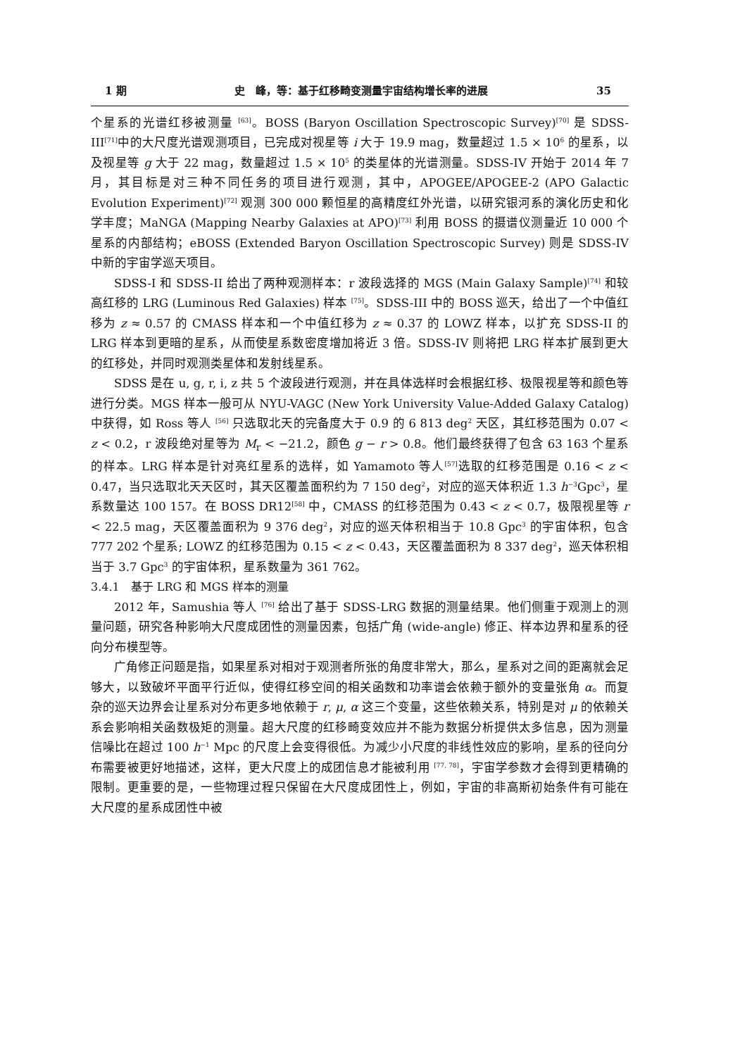1 期 史　峰，等：基于红移畸变测量宇宙结构增长率的进展 35
个星系的光谱红移被测量 <sup>[63]</sup>。BOSS (Baryon Oscillation Spectroscopic Survey)<sup>[70]</sup> 是 SDSS-III<sup>[71]</sup>中的大尺度光谱观测项目，已完成对视星等 i 大于 19.9 mag，数量超过 1.5 × 10<sup>6</sup> 的星系，以及视星等 g 大于 22 mag，数量超过 1.5 × 10<sup>5</sup> 的类星体的光谱测量。SDSS-IV 开始于 2014 年 7 月，其目标是对三种不同任务的项目进行观测，其中，APOGEE/APOGEE-2 (APO Galactic Evolution Experiment)<sup>[72]</sup> 观测 300 000 颗恒星的高精度红外光谱，以研究银河系的演化历史和化学丰度；MaNGA (Mapping Nearby Galaxies at APO)<sup>[73]</sup> 利用 BOSS 的摄谱仪测量近 10 000 个星系的内部结构；eBOSS (Extended Baryon Oscillation Spectroscopic Survey) 则是 SDSS-IV 中新的宇宙学巡天项目。
SDSS-I 和 SDSS-II 给出了两种观测样本：r 波段选择的 MGS (Main Galaxy Sample)<sup>[74]</sup> 和较高红移的 LRG (Luminous Red Galaxies) 样本 <sup>[75]</sup>。SDSS-III 中的 BOSS 巡天，给出了一个中值红移为 z ≈ 0.57 的 CMASS 样本和一个中值红移为 z ≈ 0.37 的 LOWZ 样本，以扩充 SDSS-II 的 LRG 样本到更暗的星系，从而使星系数密度增加将近 3 倍。SDSS-IV 则将把 LRG 样本扩展到更大的红移处，并同时观测类星体和发射线星系。
SDSS 是在 u, g, r, i, z 共 5 个波段进行观测，并在具体选样时会根据红移、极限视星等和颜色等进行分类。MGS 样本一般可从 NYU-VAGC (New York University Value-Added Galaxy Catalog) 中获得，如 Ross 等人 <sup>[56]</sup> 只选取北天的完备度大于 0.9 的 6 813 deg<sup>2</sup> 天区，其红移范围为 0.07 < z < 0.2，r 波段绝对星等为 M<sub>r</sub> < −21.2，颜色 g − r > 0.8。他们最终获得了包含 63 163 个星系的样本。LRG 样本是针对亮红星系的选样，如 Yamamoto 等人<sup>[57]</sup>选取的红移范围是 0.16 < z < 0.47，当只选取北天天区时，其天区覆盖面积约为 7 150 deg<sup>2</sup>，对应的巡天体积近 1.3 h<sup>−3</sup>Gpc<sup>3</sup>，星系数量达 100 157。在 BOSS DR12<sup>[58]</sup> 中，CMASS 的红移范围为 0.43 < z < 0.7，极限视星等 r < 22.5 mag，天区覆盖面积为 9 376 deg<sup>2</sup>，对应的巡天体积相当于 10.8 Gpc<sup>3</sup> 的宇宙体积，包含 777 202 个星系; LOWZ 的红移范围为 0.15 < z < 0.43，天区覆盖面积为 8 337 deg<sup>2</sup>，巡天体积相当于 3.7 Gpc<sup>3</sup> 的宇宙体积，星系数量为 361 762。
3.4.1　基于 LRG 和 MGS 样本的测量
2012 年，Samushia 等人 <sup>[76]</sup> 给出了基于 SDSS-LRG 数据的测量结果。他们侧重于观测上的测量问题，研究各种影响大尺度成团性的测量因素，包括广角 (wide-angle) 修正、样本边界和星系的径向分布模型等。
广角修正问题是指，如果星系对相对于观测者所张的角度非常大，那么，星系对之间的距离就会足够大，以致破坏平面平行近似，使得红移空间的相关函数和功率谱会依赖于额外的变量张角 α。而复杂的巡天边界会让星系对分布更多地依赖于 r, μ, α 这三个变量，这些依赖关系，特别是对 μ 的依赖关系会影响相关函数极矩的测量。超大尺度的红移畸变效应并不能为数据分析提供太多信息，因为测量信噪比在超过 100 h<sup>−1</sup> Mpc 的尺度上会变得很低。为减少小尺度的非线性效应的影响，星系的径向分布需要被更好地描述，这样，更大尺度上的成团信息才能被利用 <sup>[77, 78]</sup>，宇宙学参数才会得到更精确的限制。更重要的是，一些物理过程只保留在大尺度成团性上，例如，宇宙的非高斯初始条件有可能在大尺度的星系成团性中被